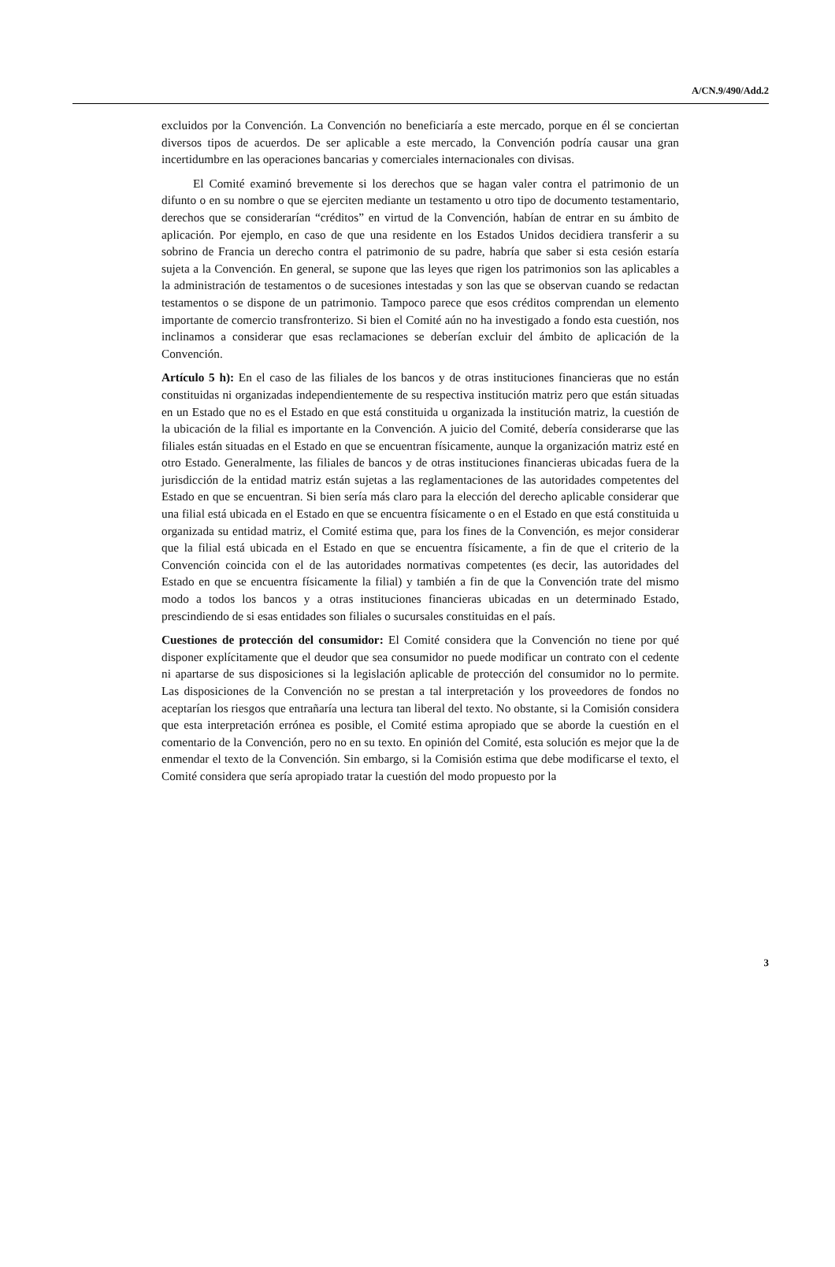A/CN.9/490/Add.2
excluidos por la Convención. La Convención no beneficiaría a este mercado, porque en él se conciertan diversos tipos de acuerdos. De ser aplicable a este mercado, la Convención podría causar una gran incertidumbre en las operaciones bancarias y comerciales internacionales con divisas.
El Comité examinó brevemente si los derechos que se hagan valer contra el patrimonio de un difunto o en su nombre o que se ejerciten mediante un testamento u otro tipo de documento testamentario, derechos que se considerarían “créditos” en virtud de la Convención, habían de entrar en su ámbito de aplicación. Por ejemplo, en caso de que una residente en los Estados Unidos decidiera transferir a su sobrino de Francia un derecho contra el patrimonio de su padre, habría que saber si esta cesión estaría sujeta a la Convención. En general, se supone que las leyes que rigen los patrimonios son las aplicables a la administración de testamentos o de sucesiones intestadas y son las que se observan cuando se redactan testamentos o se dispone de un patrimonio. Tampoco parece que esos créditos comprendan un elemento importante de comercio transfronterizo. Si bien el Comité aún no ha investigado a fondo esta cuestión, nos inclinamos a considerar que esas reclamaciones se deberían excluir del ámbito de aplicación de la Convención.
Artículo 5 h): En el caso de las filiales de los bancos y de otras instituciones financieras que no están constituidas ni organizadas independientemente de su respectiva institución matriz pero que están situadas en un Estado que no es el Estado en que está constituida u organizada la institución matriz, la cuestión de la ubicación de la filial es importante en la Convención. A juicio del Comité, debería considerarse que las filiales están situadas en el Estado en que se encuentran físicamente, aunque la organización matriz esté en otro Estado. Generalmente, las filiales de bancos y de otras instituciones financieras ubicadas fuera de la jurisdicción de la entidad matriz están sujetas a las reglamentaciones de las autoridades competentes del Estado en que se encuentran. Si bien sería más claro para la elección del derecho aplicable considerar que una filial está ubicada en el Estado en que se encuentra físicamente o en el Estado en que está constituida u organizada su entidad matriz, el Comité estima que, para los fines de la Convención, es mejor considerar que la filial está ubicada en el Estado en que se encuentra físicamente, a fin de que el criterio de la Convención coincida con el de las autoridades normativas competentes (es decir, las autoridades del Estado en que se encuentra físicamente la filial) y también a fin de que la Convención trate del mismo modo a todos los bancos y a otras instituciones financieras ubicadas en un determinado Estado, prescindiendo de si esas entidades son filiales o sucursales constituidas en el país.
Cuestiones de protección del consumidor: El Comité considera que la Convención no tiene por qué disponer explícitamente que el deudor que sea consumidor no puede modificar un contrato con el cedente ni apartarse de sus disposiciones si la legislación aplicable de protección del consumidor no lo permite. Las disposiciones de la Convención no se prestan a tal interpretación y los proveedores de fondos no aceptarían los riesgos que entrañaría una lectura tan liberal del texto. No obstante, si la Comisión considera que esta interpretación errónea es posible, el Comité estima apropiado que se aborde la cuestión en el comentario de la Convención, pero no en su texto. En opinión del Comité, esta solución es mejor que la de enmendar el texto de la Convención. Sin embargo, si la Comisión estima que debe modificarse el texto, el Comité considera que sería apropiado tratar la cuestión del modo propuesto por la
3